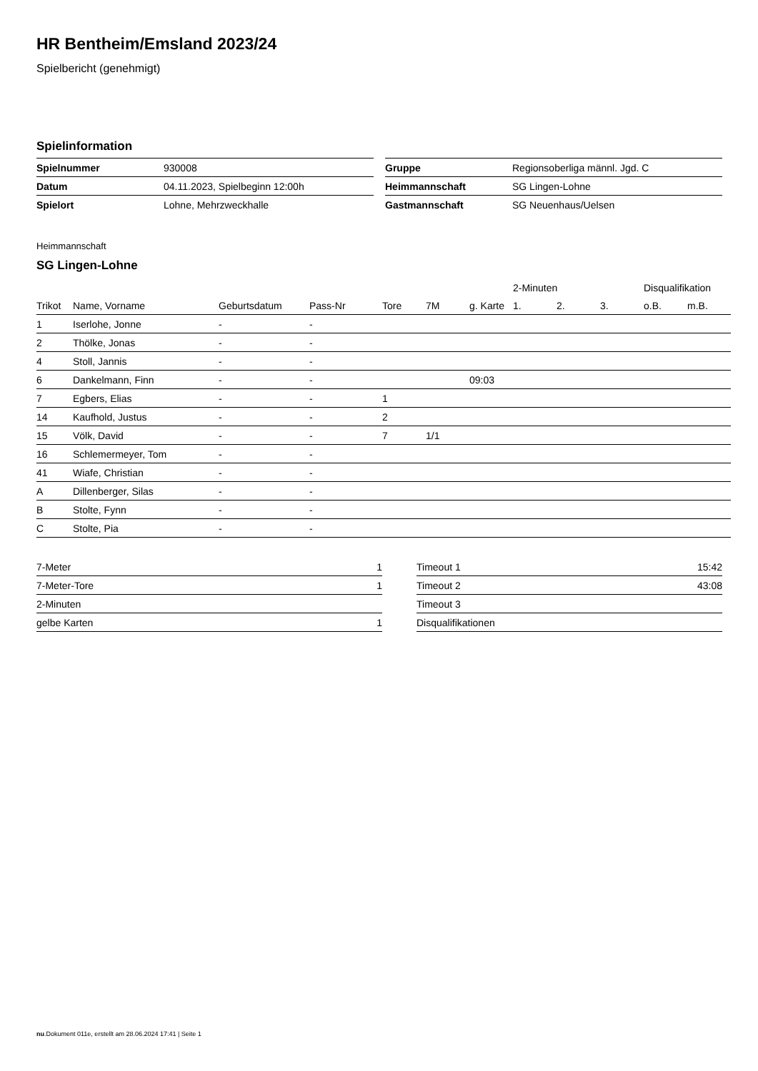HR Bentheim/Emsland 2023/24
Spielbericht (genehmigt)
Spielinformation
| Spielnummer | 930008 |
| Datum | 04.11.2023, Spielbeginn 12:00h |
| Spielort | Lohne, Mehrzweckhalle |
| Gruppe | Regionsoberliga männl. Jgd. C |
| Heimmannschaft | SG Lingen-Lohne |
| Gastmannschaft | SG Neuenhaus/Uelsen |
Heimmannschaft
SG Lingen-Lohne
| | | | | | | | 2-Minuten | | | Disqualifikation | |
| --- | --- | --- | --- | --- | --- | --- | --- | --- | --- | --- | --- |
| Trikot | Name, Vorname | Geburtsdatum | Pass-Nr | Tore | 7M | g. Karte | 1. | 2. | 3. | o.B. | m.B. |
| 1 | Iserlohe, Jonne | - | - | | | | | | | | |
| 2 | Thölke, Jonas | - | - | | | | | | | | |
| 4 | Stoll, Jannis | - | - | | | | | | | | |
| 6 | Dankelmann, Finn | - | - | | | 09:03 | | | | | |
| 7 | Egbers, Elias | - | - | 1 | | | | | | | |
| 14 | Kaufhold, Justus | - | - | 2 | | | | | | | |
| 15 | Völk, David | - | - | 7 | 1/1 | | | | | | |
| 16 | Schlemermeyer, Tom | - | - | | | | | | | | |
| 41 | Wiafe, Christian | - | - | | | | | | | | |
| A | Dillenberger, Silas | - | - | | | | | | | | |
| B | Stolte, Fynn | - | - | | | | | | | | |
| C | Stolte, Pia | - | - | | | | | | | | |
| 7-Meter | 1 |
| 7-Meter-Tore | 1 |
| 2-Minuten | |
| gelbe Karten | 1 |
| Timeout 1 | 15:42 |
| Timeout 2 | 43:08 |
| Timeout 3 | |
| Disqualifikationen | |
nu.Dokument 011e, erstellt am 28.06.2024 17:41 | Seite 1